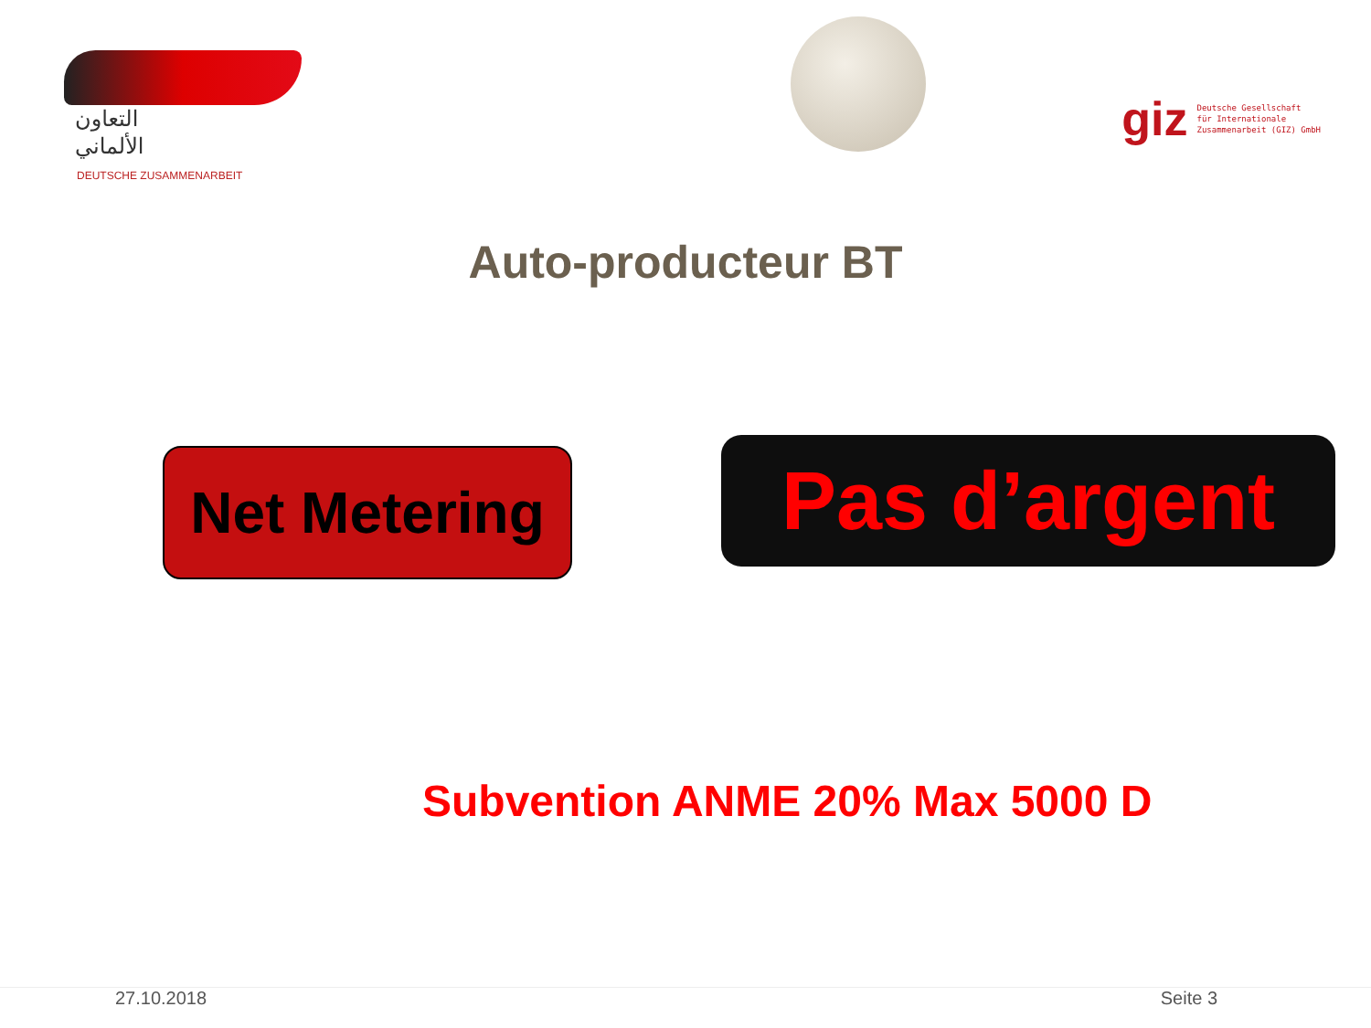التعاون
الألماني
DEUTSCHE ZUSAMMENARBEIT
giz Deutsche Gesellschaft
für Internationale
Zusammenarbeit (GIZ) GmbH
Auto-producteur BT
Net Metering
Pas d’argent
Subvention ANME 20% Max 5000 D
27.10.2018 Seite 3